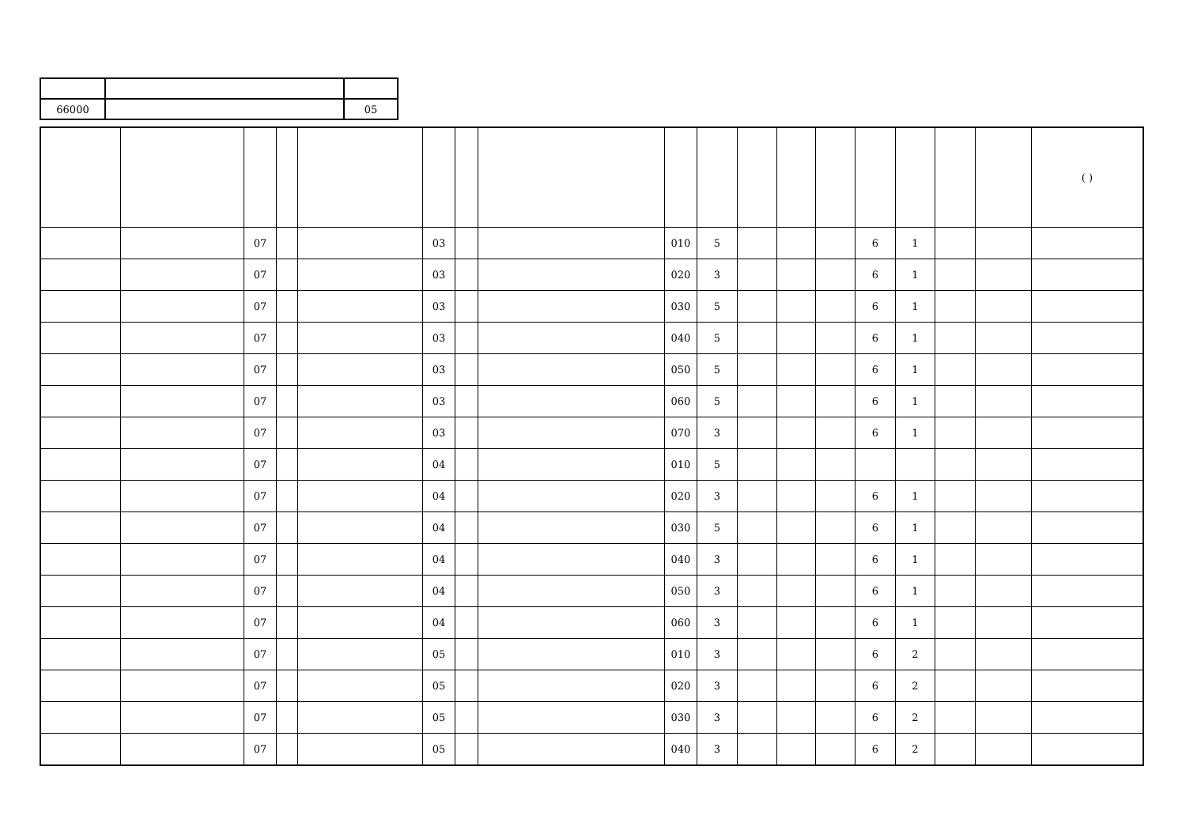| 66000 | | 05 |
| | | | | | | | | | | | | | | | | | ( ) |
| --- | --- | --- | --- | --- | --- | --- | --- | --- | --- | --- | --- | --- | --- | --- | --- | --- | --- |
| | | 07 | | | 03 | | | 010 | 5 | | | | 6 | 1 | | | |
| | | 07 | | | 03 | | | 020 | 3 | | | | 6 | 1 | | | |
| | | 07 | | | 03 | | | 030 | 5 | | | | 6 | 1 | | | |
| | | 07 | | | 03 | | | 040 | 5 | | | | 6 | 1 | | | |
| | | 07 | | | 03 | | | 050 | 5 | | | | 6 | 1 | | | |
| | | 07 | | | 03 | | | 060 | 5 | | | | 6 | 1 | | | |
| | | 07 | | | 03 | | | 070 | 3 | | | | 6 | 1 | | | |
| | | 07 | | | 04 | | | 010 | 5 | | | | | | | | |
| | | 07 | | | 04 | | | 020 | 3 | | | | 6 | 1 | | | |
| | | 07 | | | 04 | | | 030 | 5 | | | | 6 | 1 | | | |
| | | 07 | | | 04 | | | 040 | 3 | | | | 6 | 1 | | | |
| | | 07 | | | 04 | | | 050 | 3 | | | | 6 | 1 | | | |
| | | 07 | | | 04 | | | 060 | 3 | | | | 6 | 1 | | | |
| | | 07 | | | 05 | | | 010 | 3 | | | | 6 | 2 | | | |
| | | 07 | | | 05 | | | 020 | 3 | | | | 6 | 2 | | | |
| | | 07 | | | 05 | | | 030 | 3 | | | | 6 | 2 | | | |
| | | 07 | | | 05 | | | 040 | 3 | | | | 6 | 2 | | | |